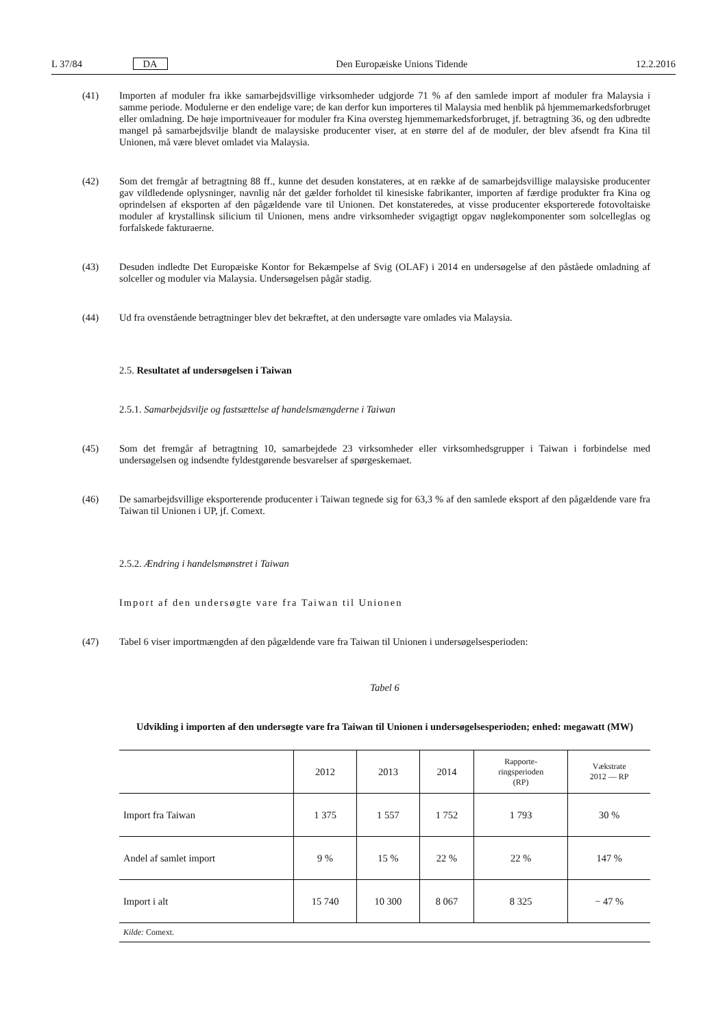L 37/84 DA Den Europæiske Unions Tidende 12.2.2016
(41) Importen af moduler fra ikke samarbejdsvillige virksomheder udgjorde 71 % af den samlede import af moduler fra Malaysia i samme periode. Modulerne er den endelige vare; de kan derfor kun importeres til Malaysia med henblik på hjemmemarkedsforbruget eller omladning. De høje importniveauer for moduler fra Kina oversteg hjemmemarkedsforbruget, jf. betragtning 36, og den udbredte mangel på samarbejdsvilje blandt de malaysiske producenter viser, at en større del af de moduler, der blev afsendt fra Kina til Unionen, må være blevet omladet via Malaysia.
(42) Som det fremgår af betragtning 88 ff., kunne det desuden konstateres, at en række af de samarbejdsvillige malaysiske producenter gav vildledende oplysninger, navnlig når det gælder forholdet til kinesiske fabrikanter, importen af færdige produkter fra Kina og oprindelsen af eksporten af den pågældende vare til Unionen. Det konstateredes, at visse producenter eksporterede fotovoltaiske moduler af krystallinsk silicium til Unionen, mens andre virksomheder svigagtigt opgav nøglekomponenter som solcelleglas og forfalskede fakturaerne.
(43) Desuden indledte Det Europæiske Kontor for Bekæmpelse af Svig (OLAF) i 2014 en undersøgelse af den påståede omladning af solceller og moduler via Malaysia. Undersøgelsen pågår stadig.
(44) Ud fra ovenstående betragtninger blev det bekræftet, at den undersøgte vare omlades via Malaysia.
2.5. Resultatet af undersøgelsen i Taiwan
2.5.1. Samarbejdsvilje og fastsættelse af handelsmængderne i Taiwan
(45) Som det fremgår af betragtning 10, samarbejdede 23 virksomheder eller virksomhedsgrupper i Taiwan i forbindelse med undersøgelsen og indsendte fyldestgørende besvarelser af spørgeskemaet.
(46) De samarbejdsvillige eksporterende producenter i Taiwan tegnede sig for 63,3 % af den samlede eksport af den pågældende vare fra Taiwan til Unionen i UP, jf. Comext.
2.5.2. Ændring i handelsmønstret i Taiwan
Import af den undersøgte vare fra Taiwan til Unionen
(47) Tabel 6 viser importmængden af den pågældende vare fra Taiwan til Unionen i undersøgelsesperioden:
Tabel 6
Udvikling i importen af den undersøgte vare fra Taiwan til Unionen i undersøgelsesperioden; enhed: megawatt (MW)
| | 2012 | 2013 | 2014 | Rapporte- ringsperioden (RP) | Vækstrate 2012 — RP |
| --- | --- | --- | --- | --- | --- |
| Import fra Taiwan | 1 375 | 1 557 | 1 752 | 1 793 | 30 % |
| Andel af samlet import | 9 % | 15 % | 22 % | 22 % | 147 % |
| Import i alt | 15 740 | 10 300 | 8 067 | 8 325 | − 47 % |
| Kilde: Comext. | | | | | |